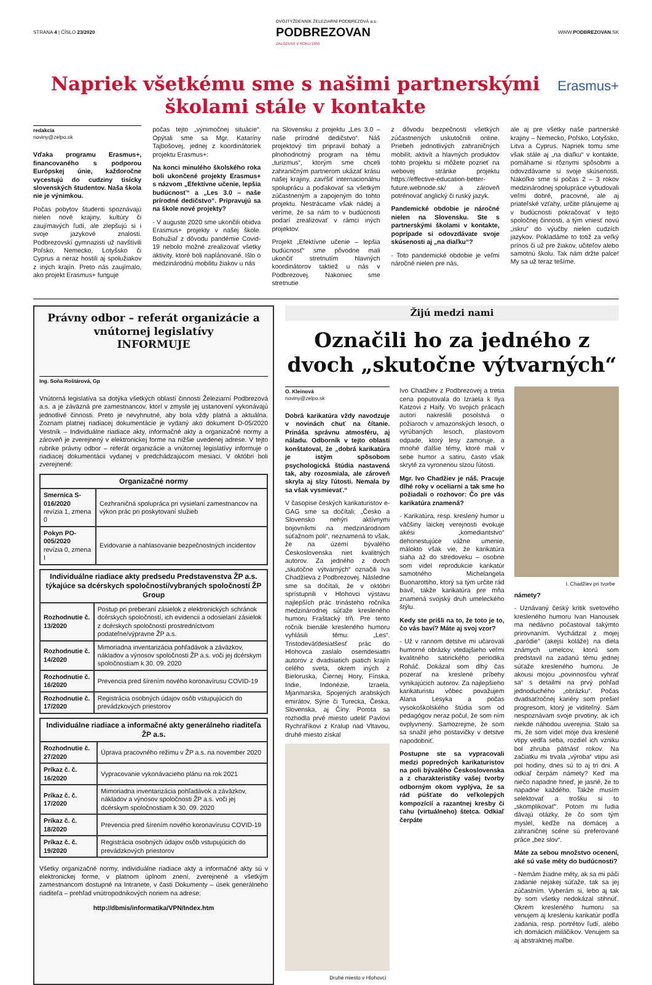STRANA 4 | ČÍSLO 23/2020 DVOJTÝŽDENNÍK ŽELEZIARNÍ PODBREZOVÁ a.s.
PODBREZOVAN
ZALOŽENÝ V ROKU 1950 WWW.PODBREZOVAN.SK
Napriek všetkému sme s našimi partnerskými školami stále v kontakte
Erasmus+
redakcia
noviny@zelpo.sk
Vďaka programu Erasmus+, financovaného s podporou Európskej únie, každoročne vycestujú do cudziny tisícky slovenských študentov. Naša škola nie je výnimkou.
Počas pobytov študenti spoznávajú nielen nové krajiny, kultúry či zaujímavých ľudí, ale zlepšujú si i svoje jazykové znalosti. Podbrezovskí gymnazisti už navštívili Poľsko, Nemecko, Lotyšsko či Cyprus a neraz hostili aj spolužiakov z iných krajín. Preto nás zaujímalo, ako projekt Erasmus+ funguje
počas tejto „výnimočnej situácie“. Opýtali sme sa Mgr. Kataríny Tajbošovej, jednej z koordinátoriek projektu Erasmus+:
Na konci minulého školského roka boli ukončené projekty Erasmus+ s názvom „Efektívne učenie, lepšia budúcnosť“ a „Les 3.0 – naše prírodné dedičstvo“. Pripravujú sa na škole nové projekty?
- V auguste 2020 sme ukončili obidva Erasmus+ projekty v našej škole. Bohužiaľ z dôvodu pandémie Covid-19 nebolo možné zrealizovať všetky aktivity, ktoré boli naplánované. Išlo o medzinárodnú mobilitu žiakov u nás
na Slovensku z projektu „Les 3.0 – naše prírodné dedičstvo“. Náš projektový tím pripravil bohatý a plnohodnotný program na tému „turizmus“, ktorým sme chceli zahraničným partnerom ukázať krásu našej krajiny, zavŕšiť internacionálnu spoluprácu a poďakovať sa všetkým zúčastneným a zapojeným do tohto projektu. Nestrácame však nádej a veríme, že sa nám to v budúcnosti podarí zrealizovať v rámci iných projektov.
Projekt „Efektívne učenie – lepšia budúcnosť“ sme pôvodne mali ukončiť stretnutím hlavných koordinátorov taktiež u nás v Podbrezovej. Nakoniec sme stretnutie
z dôvodu bezpečnosti všetkých zúčastnených uskutočnili online. Priebeh jednotlivých zahraničných mobilít, aktivít a hlavných produktov tohto projektu si môžete pozrieť na webovej stránke projektu https://effective-education-better-future.webnode.sk/ a zároveň potrénovať anglický či ruský jazyk.
Pandemické obdobie je náročné nielen na Slovensku. Ste s partnerskými školami v kontakte, poprípade si odovzdávate svoje skúsenosti aj „na diaľku“?
- Toto pandemické obdobie je veľmi náročné nielen pre nás,
ale aj pre všetky naše partnerské krajiny – Nemecko, Poľsko, Lotyšsko, Litva a Cyprus. Napriek tomu sme však stále aj „na diaľku“ v kontakte, pomáhame si rôznymi spôsobmi a odovzdávame si svoje skúsenosti. Nakoľko sme si počas 2 – 3 rokov medzinárodnej spolupráce vybudovali veľmi dobré, pracovné, ale aj priateľské vzťahy, určite plánujeme aj v budúcnosti pokračovať v tejto spoločnej činnosti, a tým vniesť novú „iskru“ do výučby nielen cudzích jazykov. Pokladáme to totiž za veľký prínos či už pre žiakov, učiteľov alebo samotnú školu. Tak nám držte palce! My sa už teraz tešíme.
Právny odbor – referát organizácie a vnútornej legislatívy
INFORMUJE
Ing. Soňa Roštárová, Gp
Vnútorná legislatíva sa dotýka všetkých oblastí činnosti Železiarní Podbrezová a.s. a je záväzná pre zamestnancov, ktorí v zmysle jej ustanovení vykonávajú jednotlivé činnosti. Preto je nevyhnutné, aby bola vždy platná a aktuálna. Zoznam platnej riadiacej dokumentácie je vydaný ako dokument D-05/2020 Vestník – Individuálne riadiace akty, informačné akty a organizačné normy a zároveň je zverejnený v elektronickej forme na nižšie uvedenej adrese. V tejto rubrike právny odbor – referát organizácie a vnútornej legislatívy informuje o riadiacej dokumentácii vydanej v predchádzajúcom mesiaci. V októbri boli zverejnené:
| Organizačné normy | |
| --- | --- |
| Smernica S-016/2020 revízia 1, zmena 0 | Cezhraničná spolupráca pri vysielaní zamestnancov na výkon prác pri poskytovaní služieb |
| Pokyn PO-005/2020 revízia 0, zmena I | Evidovanie a nahlasovanie bezpečnostných incidentov |
| Individuálne riadiace akty predsedu Predstavenstva ŽP a.s. týkajúce sa dcérskych spoločností/vybraných spoločností ŽP Group | |
| --- | --- |
| Rozhodnutie č. 13/2020 | Postup pri preberaní zásielok z elektronických schránok dcérskych spoločností, ich evidencii a odosielaní zásielok z dcérskych spoločností prostredníctvom podateľne/výpravne ŽP a.s. |
| Rozhodnutie č. 14/2020 | Mimoriadna inventarizácia pohľadávok a záväzkov, nákladov a výnosov spoločnosti ŽP a.s. voči jej dcérskym spoločnostiam k 30. 09. 2020 |
| Rozhodnutie č. 16/2020 | Prevencia pred šírením nového koronavírusu COVID-19 |
| Rozhodnutie č. 17/2020 | Registrácia osobných údajov osôb vstupujúcich do prevádzkových priestorov |
| Individuálne riadiace a informačné akty generálneho riaditeľa ŽP a.s. | |
| --- | --- |
| Rozhodnutie č. 27/2020 | Úprava pracovného režimu v ŽP a.s. na november 2020 |
| Príkaz č. č. 16/2020 | Vypracovanie vykonávacieho plánu na rok 2021 |
| Príkaz č. č. 17/2020 | Mimoriadna inventarizácia pohľadávok a záväzkov, nákladov a výnosov spoločnosti ŽP a.s. voči jej dcérskym spoločnostiam k 30. 09. 2020 |
| Príkaz č. č. 18/2020 | Prevencia pred šírením nového koronavírusu COVID-19 |
| Príkaz č. č. 19/2020 | Registrácia osobných údajov osôb vstupujúcich do prevádzkových priestorov |
Všetky organizačné normy, individuálne riadiace akty a informačné akty sú v elektronickej forme, v platnom úplnom znení, zverejnené a všetkým zamestnancom dostupné na Intranete, v časti Dokumenty – úsek generálneho riaditeľa – prehľad vnútropodnikových noriem na adrese:
http://dbmis/informatika/VPN/Index.htm
Žijú medzi nami
Označili ho za jedného z dvoch „skutočne výtvarných“
O. Kleinová
noviny@zelpo.sk
Dobrá karikatúra vždy navodzuje v novinách chuť na čítanie. Prináša správnu atmosféru, aj náladu. Odborník v tejto oblasti konštatoval, že „dobrá karikatúra je istým spôsobom psychologická štúdia nastavená tak, aby rozosmiala, ale zároveň skryla aj slzy ľútosti. Nemala by sa však vysmievať.“
V časopise českých karikaturistov e-GAG sme sa dočítali: „Česko a Slovensko nehýri aktívnymi bojovníkmi na medzinárodnom súťažnom poli“, neznamená to však, že na území bývalého Československa niet kvalitných autorov. Za jedného z dvoch „skutočne výtvarných“ označili Iva Chadžieva z Podbrezovej. Následne sme sa dočítali, že v októbri sprístupnili v Hlohovci výstavu najlepších prác trinásteho ročníka medzinárodnej súťaže kresleného humoru Fraštacký tŕň. Pre tento ročník bienále kresleného humoru vyhlásili tému: „Les“. Tristodeväťdesiatšesť prác do Hlohovca zaslalo osemdesiattri autorov z dvadsiatich piatich krajín celého sveta, okrem iných z Bieloruska, Čiernej Hory, Fínska, Indie, Indonézie, Izraela, Mjanmarska, Spojených arabských emirátov, Sýrie či Turecka, Česka, Slovenska, aj Číny. Porota sa rozhodla prvé miesto udeliť Pavlovi Rychr­aříkovi z Kralup nad Vltavou, druhé miesto získal
Druhé miesto v Hlohovci
Ivo Chadžiev z Podbrezovej a tretia cena poputovala do Izraela k Ilya Katzovi z Haify. Vo svojich prácach autori nakreslili posolstvá o požiaroch v amazonských lesoch, o vyrúbaných lesoch, plastovom odpade, ktorý lesy zamoruje, a mnohé ďalšie témy, ktoré mali v sebe humor a satiru, často však skryté za vyronenou slzou ľútosti.
Mgr. Ivo Chadžiev je náš. Pracuje dlhé roky v oceliarni a tak sme ho požiadali o rozhovor: Čo pre vás karikatúra znamená?
- Karikatúra, resp. kreslený humor u väčšiny laickej verejnosti evokuje akési „komediantstvo“ dehonestujúce vážne umenie, málokto však vie, že karikatúra siaha až do stredoveku – osobne som videl reprodukcie karikatúr samotného Michelangela Buonarottiho, ktorý sa tým určite rád bavil, takže karikatúra pre mňa znamená svojský druh umeleckého štýlu.
Kedy ste prišli na to, že toto je to, čo vás baví? Máte aj svoj vzor?
- Už v rannom detstve mi učarovali humorné obrázky vtedajšieho veľmi kvalitného satirického periodika Roháč. Dokázal som dlhý čas pozerať na kreslené príbehy vynikajúcich autorov. Za najlepšieho karikaturistu vôbec považujem Alana Lesyka a počas vysokoškolského štúdia som od pedagógov neraz počul, že som ním ovplyvnený. Samozrejme, že som sa snažil jeho postavičky v detstve napodobniť.
Postupne ste sa vypracovali medzi popredných karikaturistov na poli bývalého Československa a z charakteristiky vašej tvorby odborným okom vyplýva, že sa rád púšťate do veľkolepých kompozícií a razantnej kresby či ťahu (virtuálneho) štetca. Odkiaľ čerpáte
I. Chadžiev pri tvorbe
námety?
- Uznávaný český kritik svetového kresleného humoru Ivan Hanousek ma nedávno počastoval takýmto prirovnaním. Vychádzal z mojej „paródie" (akejsi koláže) na diela známych umelcov, ktorú som predstavil na zadanú tému jednej súťaže kresleného humoru. Je akousi mojou „povinnosťou vyhrať sa“ s detailmi na prvý pohľad jednoduchého „obrázku“. Počas dvadsaťročnej kariéry som prešiel progresom, ktorý je viditeľný. Sám nespoznávam svoje prvotiny, ak ich niekde náhodou uverejnia. Stalo sa mi, že som videl moje dva kreslené vtipy vedľa seba, rozdiel ich vzniku bol zhruba pätnásť rokov. Na začiatku mi trvala „výroba“ vtipu asi pol hodiny, dnes sú to aj tri dni. A odkiaľ čerpám námety? Keď ma niečo napadne hneď, je jasné, že to napadne každého. Takže musím selektovať a trošku si to „skomplikovať“. Potom mi ľudia dávajú otázky, že čo som tým myslel, keďže na domácej a zahraničnej scéne sú preferované práce „bez slov“.
Máte za sebou množstvo ocenení, aké sú vaše méty do budúcnosti?
- Nemám žiadne méty, ak sa mi páči zadanie nejakej súťaže, tak sa jej zúčastním. Vyberám si, lebo aj tak by som všetky nedokázal stihnúť. Okrem kresleného humoru sa venujem aj kresleniu karikatúr podľa zadania, resp. portrétov ľudí, alebo ich domácich miláčikov. Venujem sa aj abstraktnej maľbe.